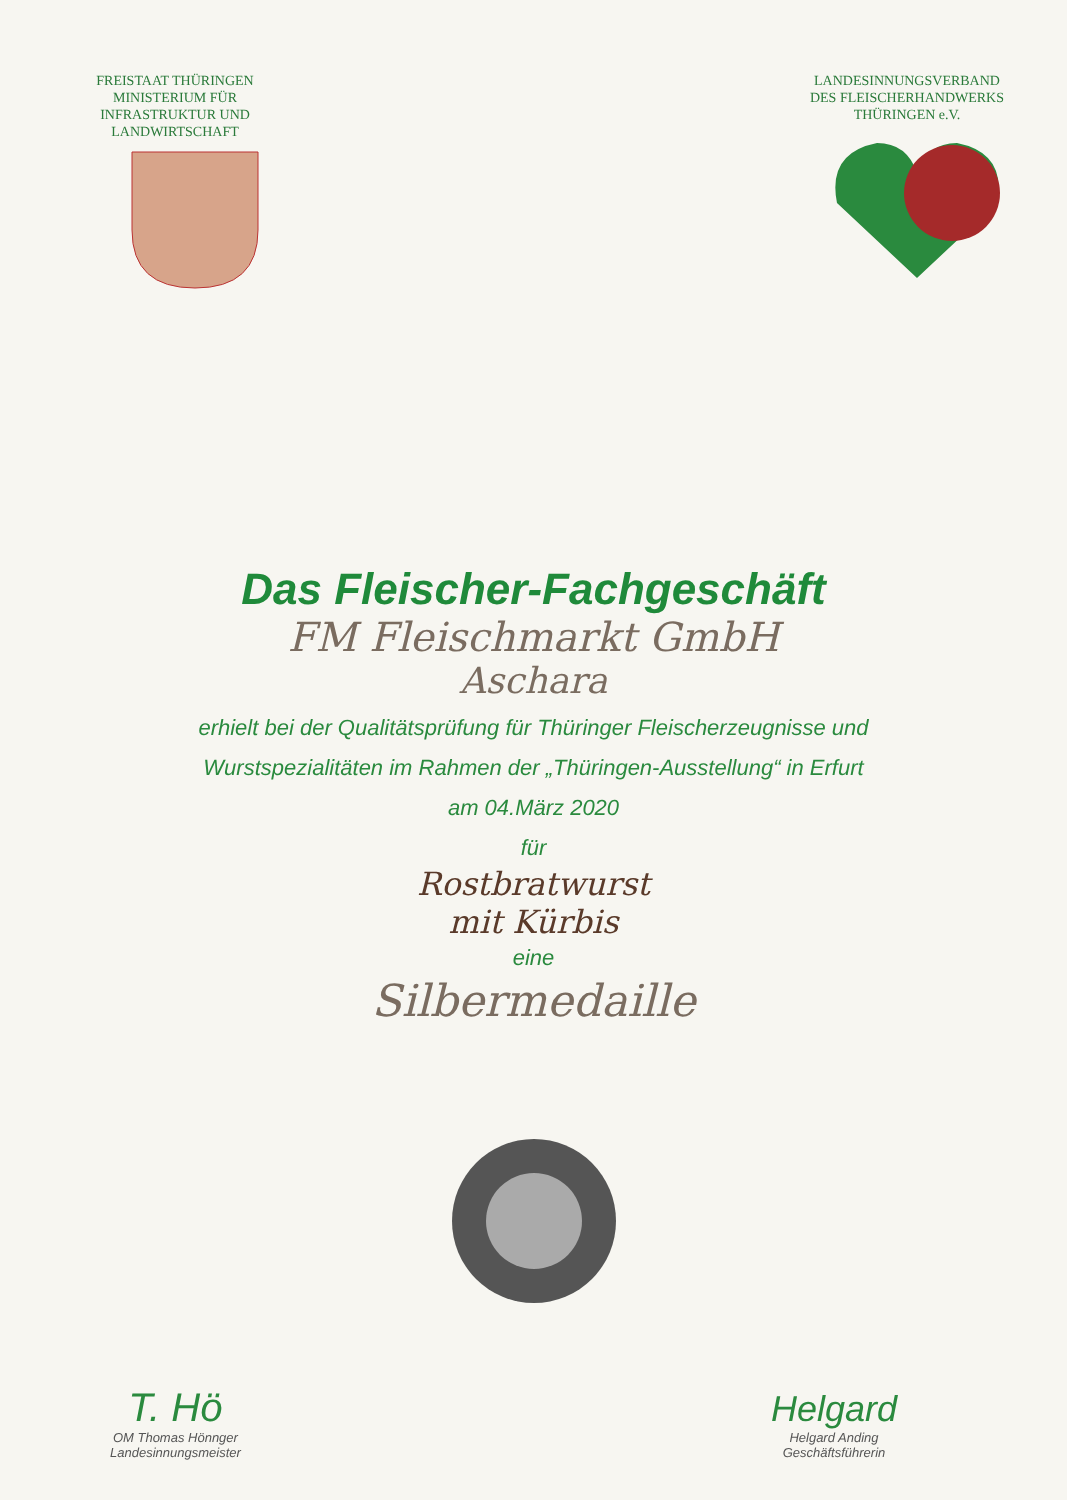FREISTAAT THÜRINGEN
MINISTERIUM FÜR
INFRASTRUKTUR UND
LANDWIRTSCHAFT
LANDESINNUNGSVERBAND
DES FLEISCHERHANDWERKS
THÜRINGEN e.V.
Das Fleischer-Fachgeschäft
FM Fleischmarkt GmbH
Aschara
erhielt bei der Qualitätsprüfung für Thüringer Fleischerzeugnisse und
Wurstspezialitäten im Rahmen der „Thüringen-Ausstellung“ in Erfurt
am 04.März 2020
für
Rostbratwurst
mit Kürbis
eine
Silbermedaille
T. Hö
OM Thomas Hönnger
Landesinnungsmeister
Helgard
Helgard Anding
Geschäftsführerin